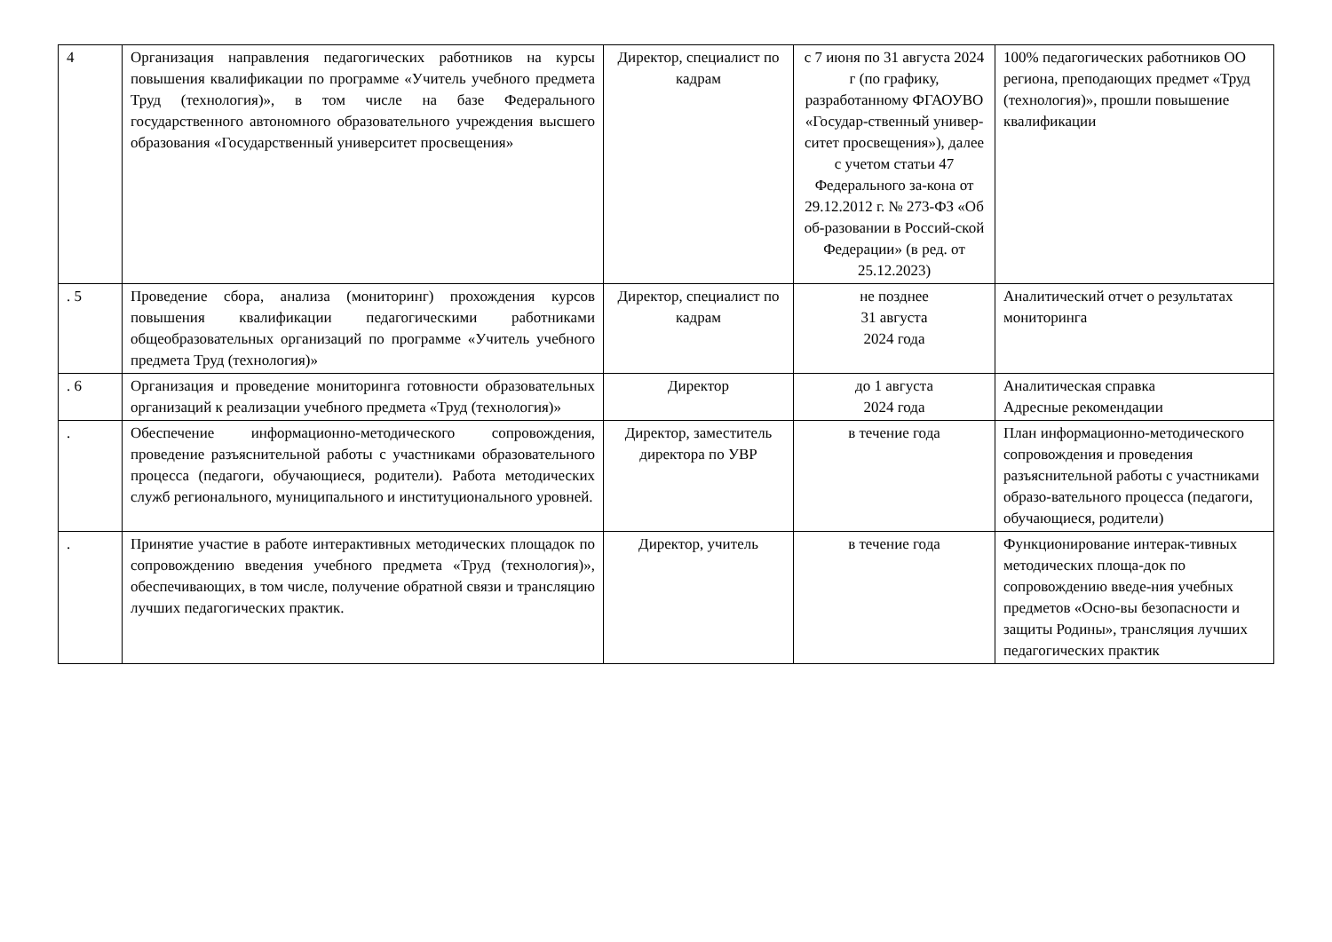| 4 | Организация направления педагогических работников на курсы повышения квалификации по программе «Учитель учебного предмета Труд (технология)», в том числе на базе Федерального государственного автономного образовательного учреждения высшего образования «Государственный университет просвещения» | Директор, специалист по кадрам | с 7 июня по 31 августа 2024 г (по графику, разработанному ФГАОУВО «Государ-ственный универ-ситет просвещения»), далее с учетом статьи 47 Федерального за-кона от 29.12.2012 г. № 273-ФЗ «Об об-разовании в Россий-ской Федерации» (в ред. от 25.12.2023) | 100% педагогических работников ОО региона, преподающих предмет «Труд (технология)», прошли повышение квалификации |
| . 5 | Проведение сбора, анализа (мониторинг) прохождения курсов повышения квалификации педагогическими работниками общеобразовательных организаций по программе «Учитель учебного предмета Труд (технология)» | Директор, специалист по кадрам | не позднее 31 августа 2024 года | Аналитический отчет о результатах мониторинга |
| . 6 | Организация и проведение мониторинга готовности образовательных организаций к реализации учебного предмета «Труд (технология)» | Директор | до 1 августа 2024 года | Аналитическая справка Адресные рекомендации |
| . | Обеспечение информационно-методического сопровождения, проведение разъяснительной работы с участниками образовательного процесса (педагоги, обучающиеся, родители). Работа методических служб регионального, муниципального и институционального уровней. | Директор, заместитель директора по УВР | в течение года | План информационно-методического сопровождения и проведения разъяснительной работы с участниками образо-вательного процесса (педагоги, обучающиеся, родители) |
| . | Принятие участие в работе интерактивных методических площадок по сопровождению введения учебного предмета «Труд (технология)», обеспечивающих, в том числе, получение обратной связи и трансляцию лучших педагогических практик. | Директор, учитель | в течение года | Функционирование интерак-тивных методических площа-док по сопровождению введе-ния учебных предметов «Осно-вы безопасности и защиты Родины», трансляция лучших педагогических практик |